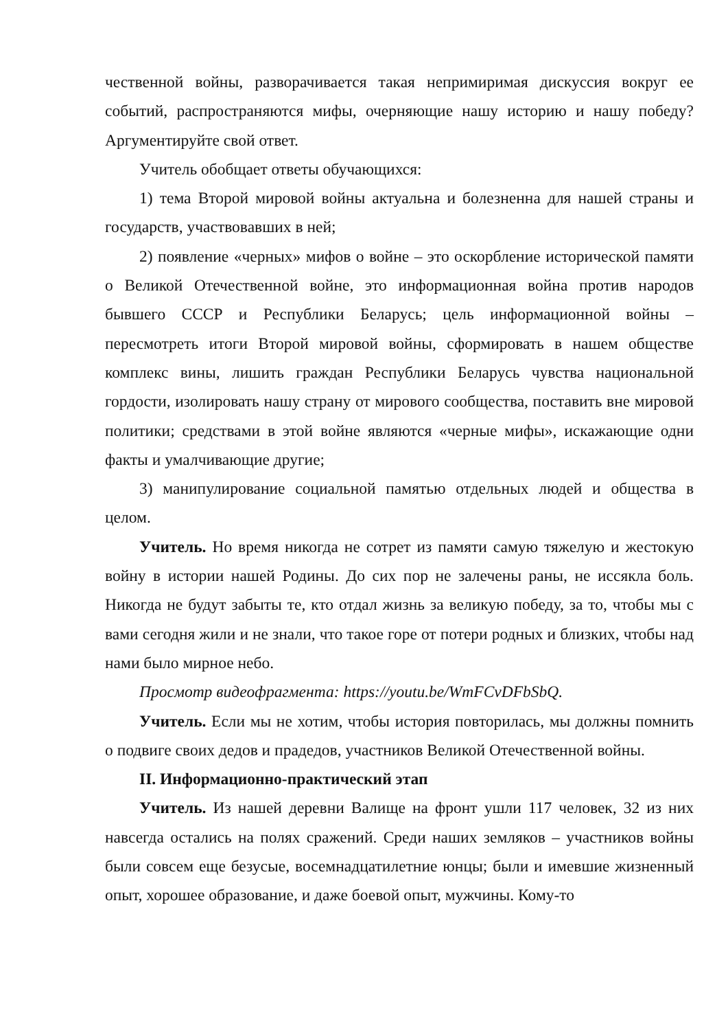чественной войны, разворачивается такая непримиримая дискуссия вокруг ее событий, распространяются мифы, очерняющие нашу историю и нашу победу? Аргументируйте свой ответ.
Учитель обобщает ответы обучающихся:
1) тема Второй мировой войны актуальна и болезненна для нашей страны и государств, участвовавших в ней;
2) появление «черных» мифов о войне – это оскорбление исторической памяти о Великой Отечественной войне, это информационная война против народов бывшего СССР и Республики Беларусь; цель информационной войны – пересмотреть итоги Второй мировой войны, сформировать в нашем обществе комплекс вины, лишить граждан Республики Беларусь чувства национальной гордости, изолировать нашу страну от мирового сообщества, поставить вне мировой политики; средствами в этой войне являются «черные мифы», искажающие одни факты и умалчивающие другие;
3) манипулирование социальной памятью отдельных людей и общества в целом.
Учитель. Но время никогда не сотрет из памяти самую тяжелую и жестокую войну в истории нашей Родины. До сих пор не залечены раны, не иссякла боль. Никогда не будут забыты те, кто отдал жизнь за великую победу, за то, чтобы мы с вами сегодня жили и не знали, что такое горе от потери родных и близких, чтобы над нами было мирное небо.
Просмотр видеофрагмента: https://youtu.be/WmFCvDFbSbQ.
Учитель. Если мы не хотим, чтобы история повторилась, мы должны помнить о подвиге своих дедов и прадедов, участников Великой Отечественной войны.
II. Информационно-практический этап
Учитель. Из нашей деревни Валище на фронт ушли 117 человек, 32 из них навсегда остались на полях сражений. Среди наших земляков – участников войны были совсем еще безусые, восемнадцатилетние юнцы; были и имевшие жизненный опыт, хорошее образование, и даже боевой опыт, мужчины. Кому-то